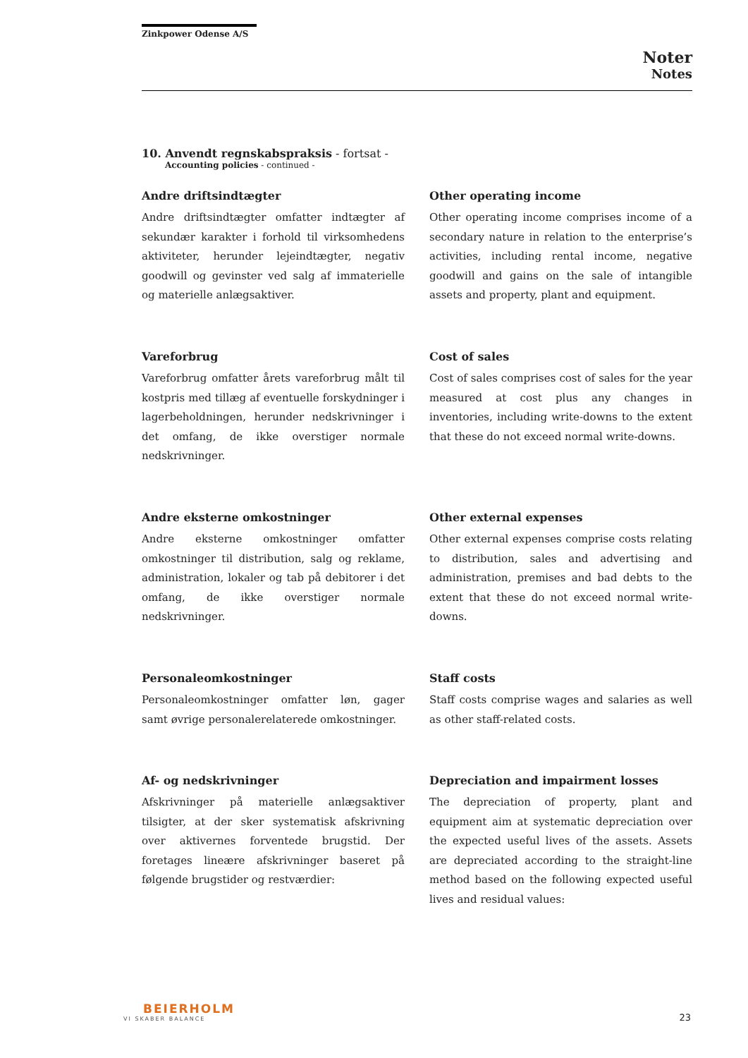Zinkpower Odense A/S
Noter
Notes
10. Anvendt regnskabspraksis - fortsat -
Accounting policies - continued -
Andre driftsindtægter
Andre driftsindtægter omfatter indtægter af sekundær karakter i forhold til virksomhedens aktiviteter, herunder lejeindtægter, negativ goodwill og gevinster ved salg af immaterielle og materielle anlægsaktiver.
Other operating income
Other operating income comprises income of a secondary nature in relation to the enterprise’s activities, including rental income, negative goodwill and gains on the sale of intangible assets and property, plant and equipment.
Vareforbrug
Vareforbrug omfatter årets vareforbrug målt til kostpris med tillæg af eventuelle forskydninger i lagerbeholdningen, herunder nedskrivninger i det omfang, de ikke overstiger normale nedskrivninger.
Cost of sales
Cost of sales comprises cost of sales for the year measured at cost plus any changes in inventories, including write-downs to the extent that these do not exceed normal write-downs.
Andre eksterne omkostninger
Andre eksterne omkostninger omfatter omkostninger til distribution, salg og reklame, administration, lokaler og tab på debitorer i det omfang, de ikke overstiger normale nedskrivninger.
Other external expenses
Other external expenses comprise costs relating to distribution, sales and advertising and administration, premises and bad debts to the extent that these do not exceed normal write-downs.
Personaleomkostninger
Personaleomkostninger omfatter løn, gager samt øvrige personalerelaterede omkostninger.
Staff costs
Staff costs comprise wages and salaries as well as other staff-related costs.
Af- og nedskrivninger
Afskrivninger på materielle anlægsaktiver tilsigter, at der sker systematisk afskrivning over aktivernes forventede brugstid. Der foretages lineære afskrivninger baseret på følgende brugstider og restværdier:
Depreciation and impairment losses
The depreciation of property, plant and equipment aim at systematic depreciation over the expected useful lives of the assets. Assets are depreciated according to the straight-line method based on the following expected useful lives and residual values:
BEIERHOLM
VI SKABER BALANCE
23